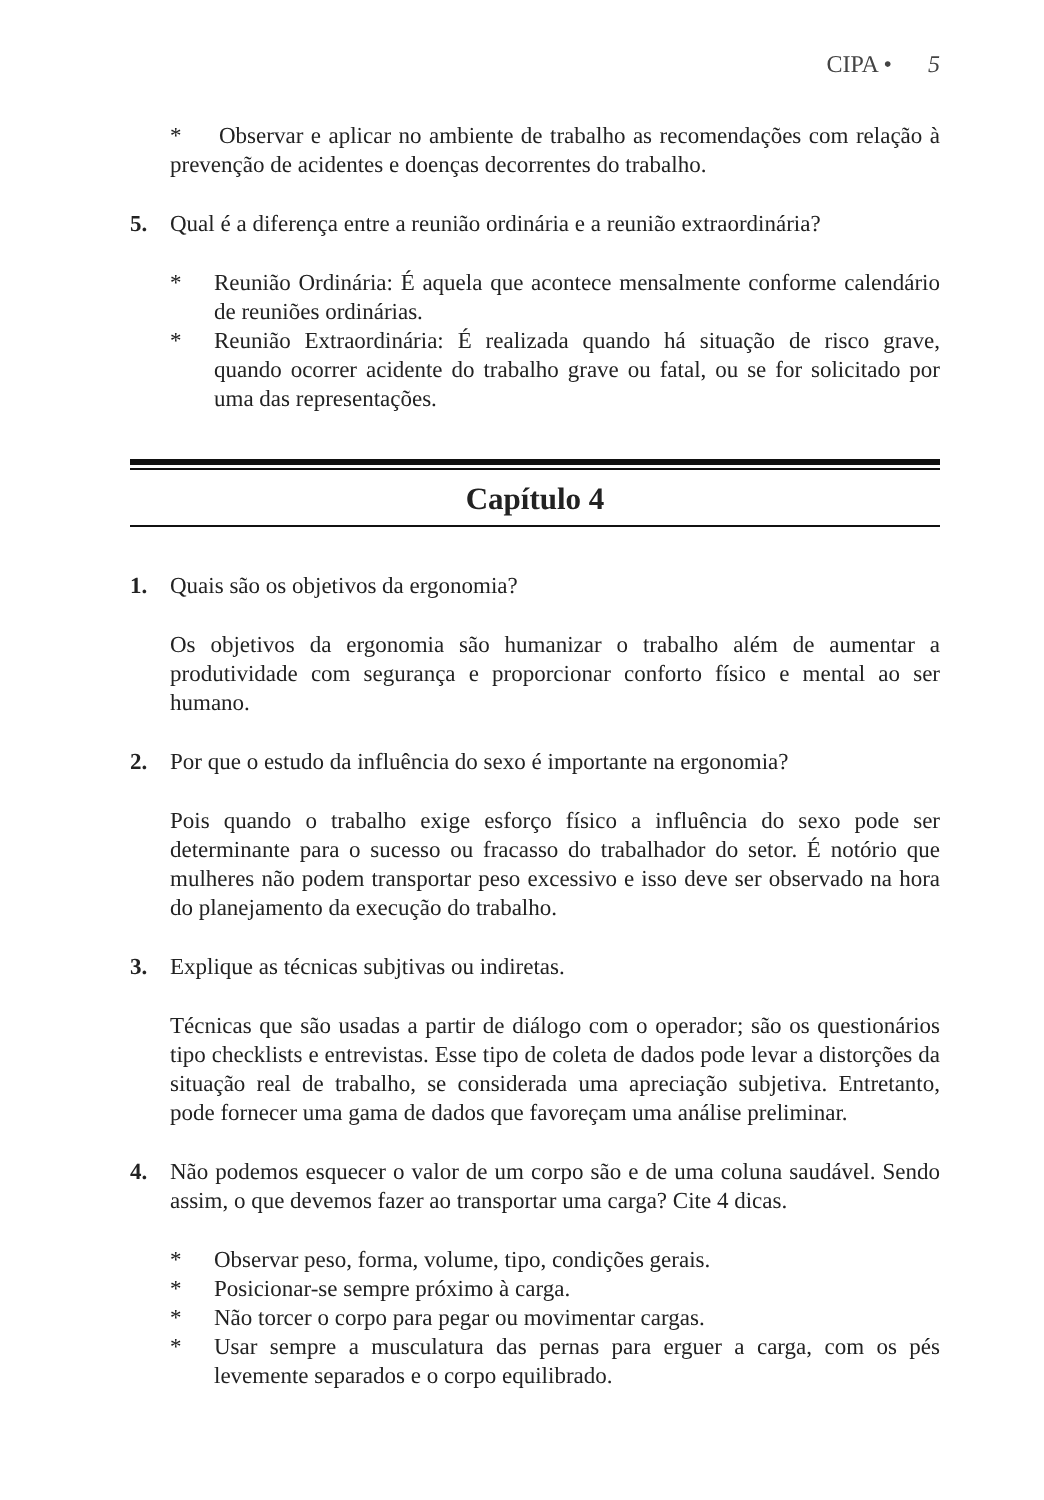CIPA • 5
* Observar e aplicar no ambiente de trabalho as recomendações com relação à prevenção de acidentes e doenças decorrentes do trabalho.
5. Qual é a diferença entre a reunião ordinária e a reunião extraordinária?
* Reunião Ordinária: É aquela que acontece mensalmente conforme calendário de reuniões ordinárias.
* Reunião Extraordinária: É realizada quando há situação de risco grave, quando ocorrer acidente do trabalho grave ou fatal, ou se for solicitado por uma das representações.
Capítulo 4
1. Quais são os objetivos da ergonomia?
Os objetivos da ergonomia são humanizar o trabalho além de aumentar a produtividade com segurança e proporcionar conforto físico e mental ao ser humano.
2. Por que o estudo da influência do sexo é importante na ergonomia?
Pois quando o trabalho exige esforço físico a influência do sexo pode ser determinante para o sucesso ou fracasso do trabalhador do setor. É notório que mulheres não podem transportar peso excessivo e isso deve ser observado na hora do planejamento da execução do trabalho.
3. Explique as técnicas subjtivas ou indiretas.
Técnicas que são usadas a partir de diálogo com o operador; são os questionários tipo checklists e entrevistas. Esse tipo de coleta de dados pode levar a distorções da situação real de trabalho, se considerada uma apreciação subjetiva. Entretanto, pode fornecer uma gama de dados que favoreçam uma análise preliminar.
4. Não podemos esquecer o valor de um corpo são e de uma coluna saudável. Sendo assim, o que devemos fazer ao transportar uma carga? Cite 4 dicas.
* Observar peso, forma, volume, tipo, condições gerais.
* Posicionar-se sempre próximo à carga.
* Não torcer o corpo para pegar ou movimentar cargas.
* Usar sempre a musculatura das pernas para erguer a carga, com os pés levemente separados e o corpo equilibrado.